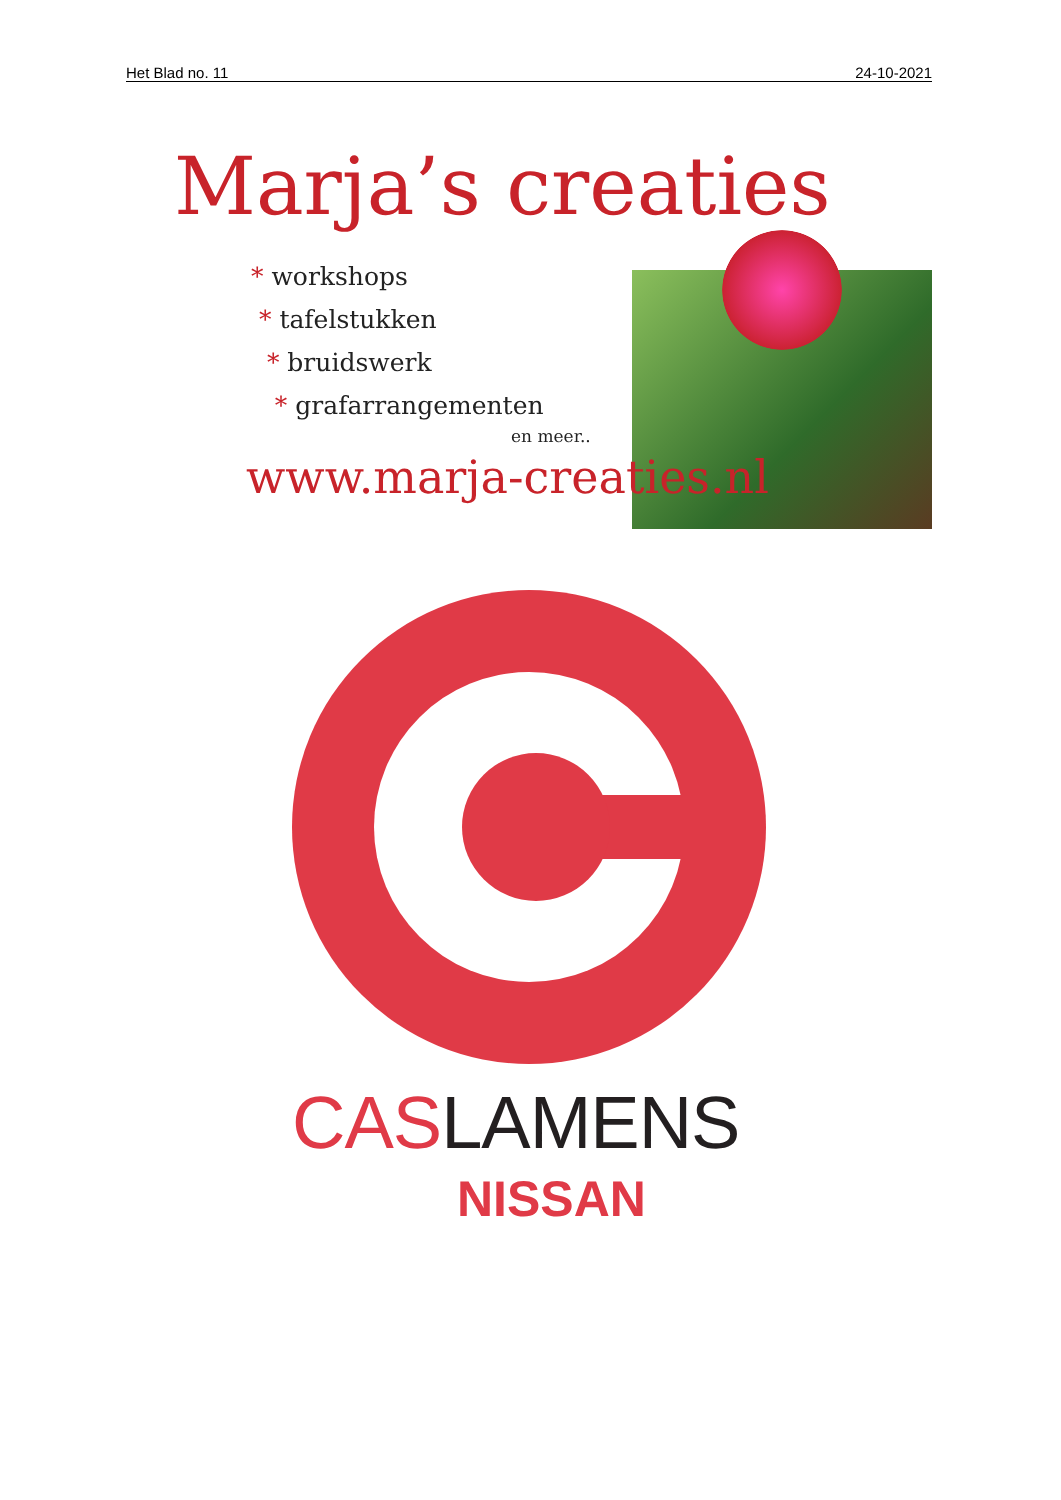Het Blad no. 11 24-10-2021
Marja’s creaties
* workshops
* tafelstukken
* bruidswerk
* grafarrangementen
en meer..
www.marja-creaties.nl
CAS LAMENS
NISSAN